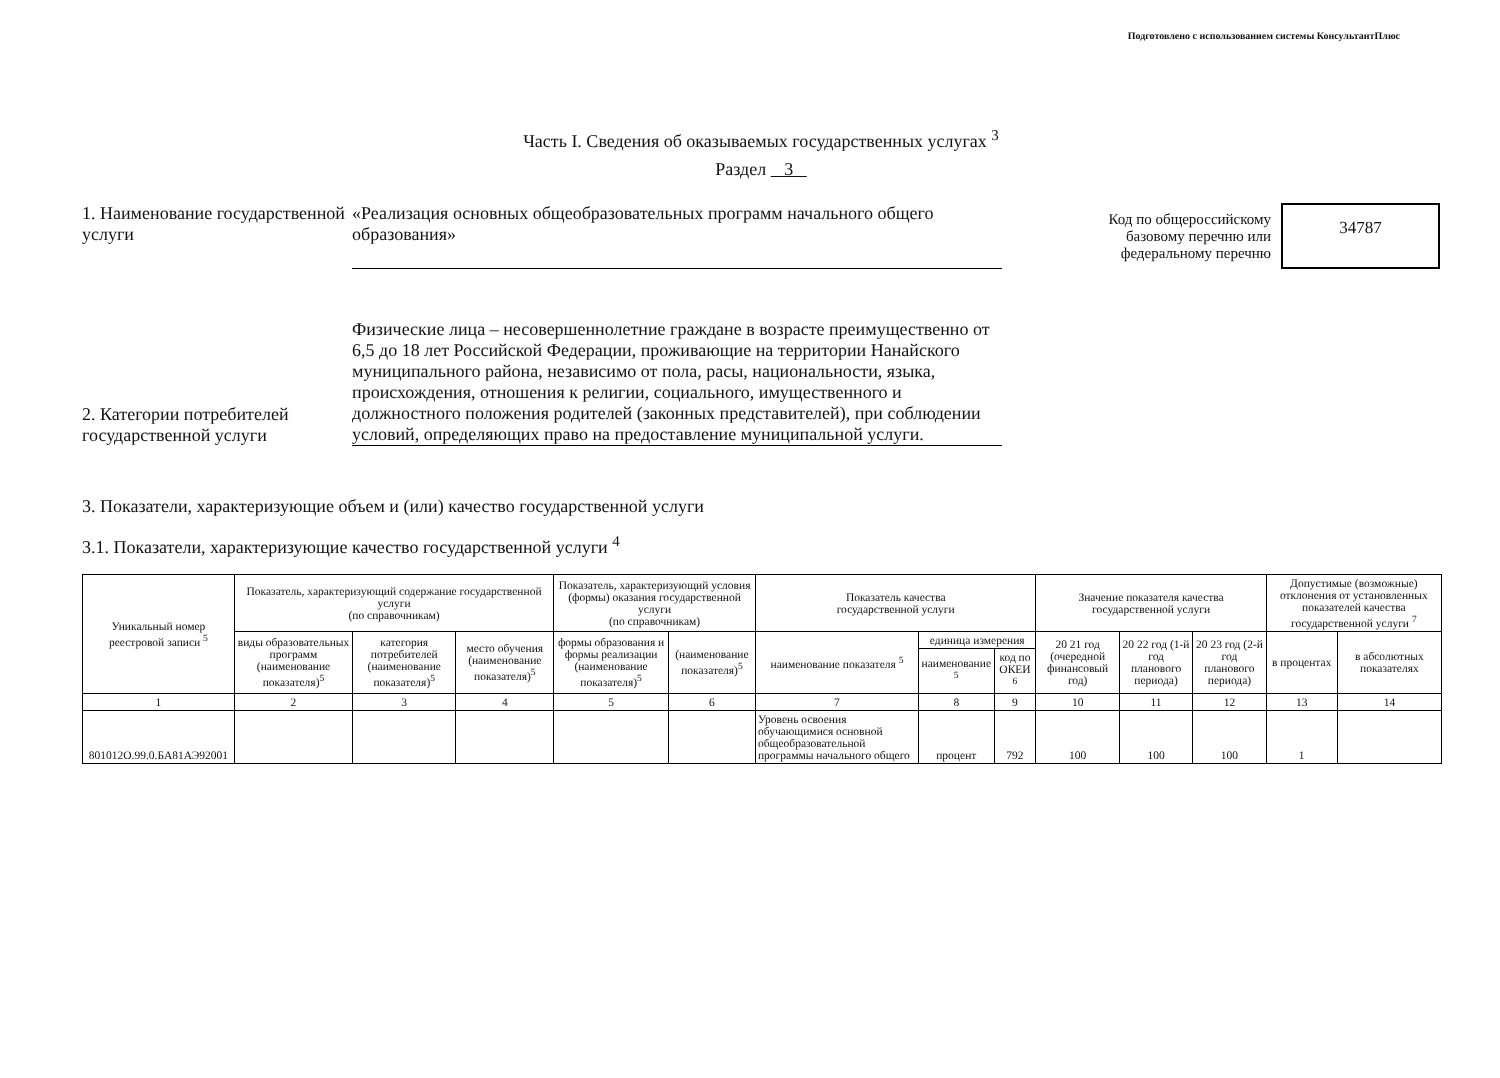Подготовлено с использованием системы КонсультантПлюс
Часть I. Сведения об оказываемых государственных услугах <sup>3</sup>
Раздел 3
1. Наименование государственной услуги
«Реализация основных общеобразовательных программ начального общего образования»
Код по общероссийскому
базовому перечню или
федеральному перечню
34787
2. Категории потребителей государственной услуги
Физические лица – несовершеннолетние граждане в возрасте преимущественно от 6,5 до 18 лет Российской Федерации, проживающие на территории Нанайского муниципального района, независимо от пола, расы, национальности, языка, происхождения, отношения к религии, социального, имущественного и должностного положения родителей (законных представителей), при соблюдении условий, определяющих право на предоставление муниципальной услуги.
3. Показатели, характеризующие объем и (или) качество государственной услуги
3.1. Показатели, характеризующие качество государственной услуги <sup>4</sup>
| Уникальный номер реестровой записи <sup>5</sup> | Показатель, характеризующий содержание государственной услуги (по справочникам) | | | Показатель, характеризующий условия (формы) оказания государственной услуги (по справочникам) | | Показатель качества государственной услуги | | | Значение показателя качества государственной услуги | | | Допустимые (возможные) отклонения от установленных показателей качества государственной услуги <sup>7</sup> | |
| --- | --- | --- | --- | --- | --- | --- | --- | --- | --- | --- | --- | --- | --- |
| | виды образовательных программ (наименование показателя)<sup>5</sup> | категория потребителей (наименование показателя)<sup>5</sup> | место обучения (наименование показателя)<sup>5</sup> | формы образования и формы реализации (наименование показателя)<sup>5</sup> | (наименование показателя)<sup>5</sup> | наименование показателя <sup>5</sup> | единица измерения | | 20 21 год (очередной финансовый год) | 20 22 год (1-й год планового периода) | 20 23 год (2-й год планового периода) | в процентах | в абсолютных показателях |
| | | | | | | | наименование <sup>5</sup> | код по ОКЕИ <sup>6</sup> | | | | | |
| 1 | 2 | 3 | 4 | 5 | 6 | 7 | 8 | 9 | 10 | 11 | 12 | 13 | 14 |
| 801012О.99.0.БА81АЭ92001 | | | | | | Уровень освоения обучающимися основной общеобразовательной программы начального общего | процент | 792 | 100 | 100 | 100 | 1 | |